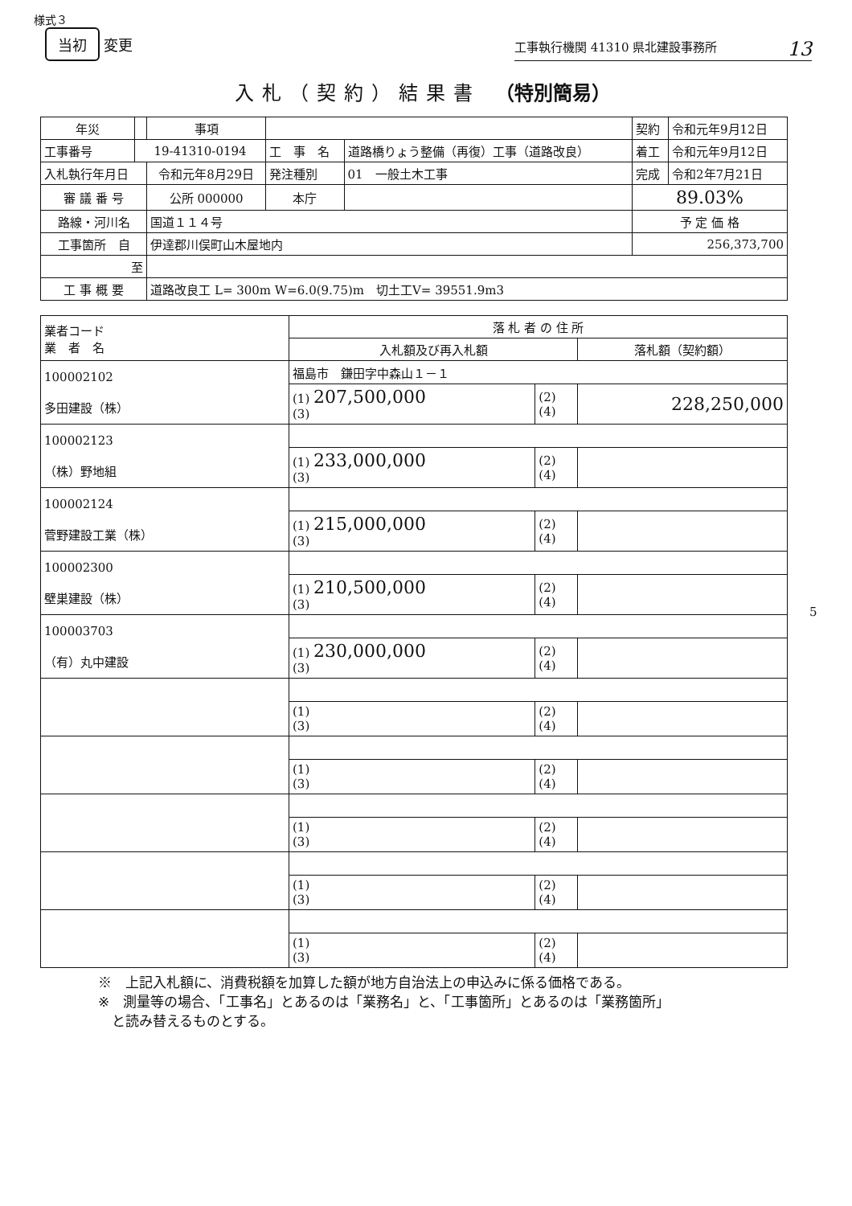様式３
当初 変更
工事執行機関 41310 県北建設事務所 13
入札（契約）結果書 （特別簡易）
| 年災 | | 事項 | | | 契約 | 令和元年9月12日 |
| 工事番号 | 19-41310-0194 | | 工 事 名 | 道路橋りょう整備（再復）工事（道路改良） | 着工 | 令和元年9月12日 |
| 入札執行年月日 | | 令和元年8月29日 | 発注種別 | 01 一般土木工事 | 完成 | 令和2年7月21日 |
| 審 議 番 号 | | 公所 000000 | 本庁 | | 89.03% | |
| 路線・河川名 | | 国道１１４号 | | | 予 定 価 格 | |
| 工事箇所 自 | | 伊達郡川俣町山木屋地内 | | | 256,373,700 | |
| 至 | | | | | | |
| 工 事 概 要 | | 道路改良工 L= 300m W=6.0(9.75)m 切土工V= 39551.9m3 | | | | |
| 業者コード 業 者 名 | 落 札 者 の 住 所 | | |
| --- | --- | --- | --- |
| | 入札額及び再入札額 | | 落札額（契約額） |
| 100002102 多田建設（株） | 福島市 鎌田字中森山１－１ | | |
| | (1) 207,500,000 (3) | (2) (4) | 228,250,000 |
| 100002123 （株）野地組 | | | |
| | (1) 233,000,000 (3) | (2) (4) | |
| 100002124 菅野建設工業（株） | | | |
| | (1) 215,000,000 (3) | (2) (4) | |
| 100002300 壁巣建設（株） | | | |
| | (1) 210,500,000 (3) | (2) (4) | |
| 100003703 （有）丸中建設 | | | |
| | (1) 230,000,000 (3) | (2) (4) | |
| | (1) (3) | (2) (4) | |
| | (1) (3) | (2) (4) | |
| | (1) (3) | (2) (4) | |
| | (1) (3) | (2) (4) | |
| | (1) (3) | (2) (4) | |
※　上記入札額に、消費税額を加算した額が地方自治法上の申込みに係る価格である。
※　測量等の場合、「工事名」とあるのは「業務名」と、「工事箇所」とあるのは「業務箇所」
　と読み替えるものとする。
5